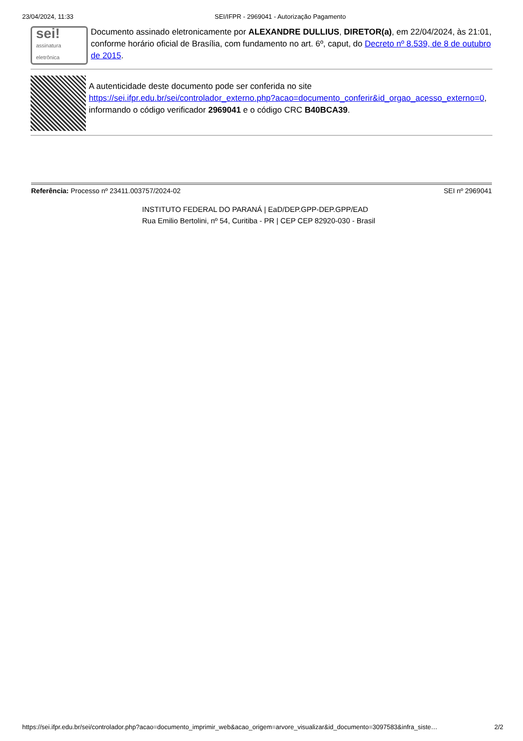23/04/2024, 11:33 SEI/IFPR - 2969041 - Autorização Pagamento
sei!
assinatura
eletrônica
Documento assinado eletronicamente por ALEXANDRE DULLIUS, DIRETOR(a), em 22/04/2024, às 21:01, conforme horário oficial de Brasília, com fundamento no art. 6º, caput, do Decreto nº 8.539, de 8 de outubro de 2015.
A autenticidade deste documento pode ser conferida no site https://sei.ifpr.edu.br/sei/controlador_externo.php?acao=documento_conferir&id_orgao_acesso_externo=0, informando o código verificador 2969041 e o código CRC B40BCA39.
Referência: Processo nº 23411.003757/2024-02 SEI nº 2969041
INSTITUTO FEDERAL DO PARANÁ | EaD/DEP.GPP-DEP.GPP/EAD
Rua Emilio Bertolini, nº 54, Curitiba - PR | CEP CEP 82920-030 - Brasil
https://sei.ifpr.edu.br/sei/controlador.php?acao=documento_imprimir_web&acao_origem=arvore_visualizar&id_documento=3097583&infra_siste… 2/2